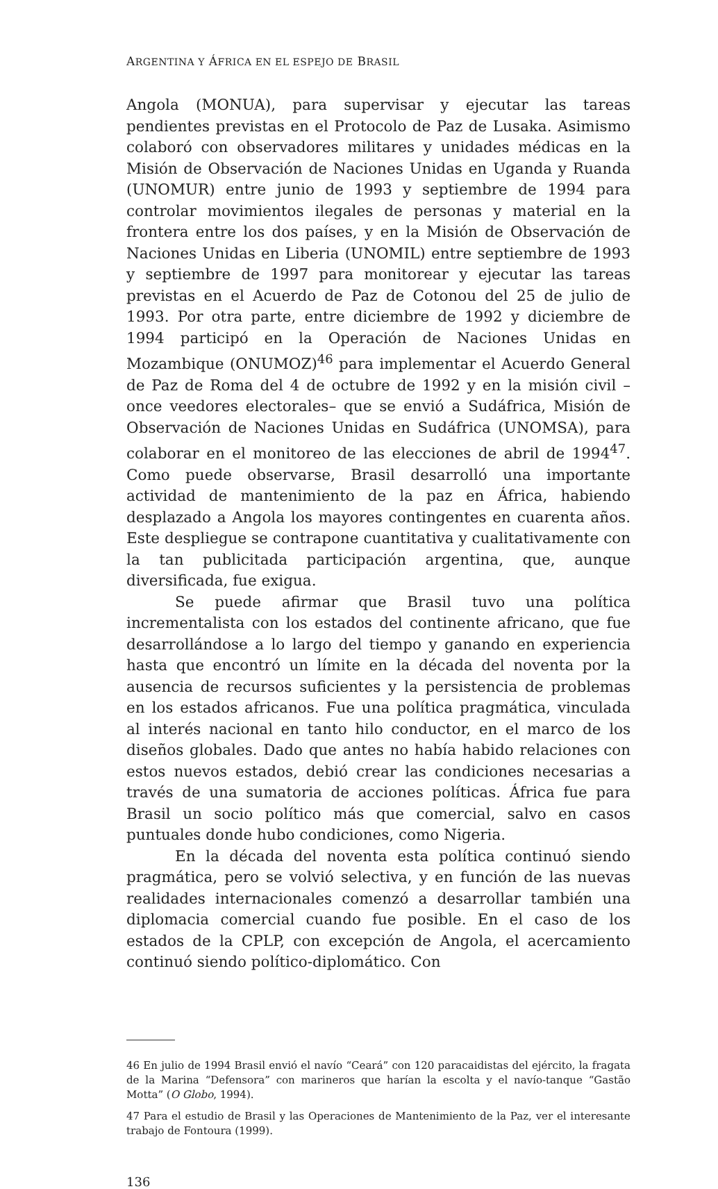ARGENTINA Y ÁFRICA EN EL ESPEJO DE BRASIL
Angola (MONUA), para supervisar y ejecutar las tareas pendientes previstas en el Protocolo de Paz de Lusaka. Asimismo colaboró con observadores militares y unidades médicas en la Misión de Observación de Naciones Unidas en Uganda y Ruanda (UNOMUR) entre junio de 1993 y septiembre de 1994 para controlar movimientos ilegales de personas y material en la frontera entre los dos países, y en la Misión de Observación de Naciones Unidas en Liberia (UNOMIL) entre septiembre de 1993 y septiembre de 1997 para monitorear y ejecutar las tareas previstas en el Acuerdo de Paz de Cotonou del 25 de julio de 1993. Por otra parte, entre diciembre de 1992 y diciembre de 1994 participó en la Operación de Naciones Unidas en Mozambique (ONUMOZ)<sup>46</sup> para implementar el Acuerdo General de Paz de Roma del 4 de octubre de 1992 y en la misión civil –once veedores electorales– que se envió a Sudáfrica, Misión de Observación de Naciones Unidas en Sudáfrica (UNOMSA), para colaborar en el monitoreo de las elecciones de abril de 1994<sup>47</sup>. Como puede observarse, Brasil desarrolló una importante actividad de mantenimiento de la paz en África, habiendo desplazado a Angola los mayores contingentes en cuarenta años. Este despliegue se contrapone cuantitativa y cualitativamente con la tan publicitada participación argentina, que, aunque diversificada, fue exigua.
Se puede afirmar que Brasil tuvo una política incrementalista con los estados del continente africano, que fue desarrollándose a lo largo del tiempo y ganando en experiencia hasta que encontró un límite en la década del noventa por la ausencia de recursos suficientes y la persistencia de problemas en los estados africanos. Fue una política pragmática, vinculada al interés nacional en tanto hilo conductor, en el marco de los diseños globales. Dado que antes no había habido relaciones con estos nuevos estados, debió crear las condiciones necesarias a través de una sumatoria de acciones políticas. África fue para Brasil un socio político más que comercial, salvo en casos puntuales donde hubo condiciones, como Nigeria.
En la década del noventa esta política continuó siendo pragmática, pero se volvió selectiva, y en función de las nuevas realidades internacionales comenzó a desarrollar también una diplomacia comercial cuando fue posible. En el caso de los estados de la CPLP, con excepción de Angola, el acercamiento continuó siendo político-diplomático. Con
46 En julio de 1994 Brasil envió el navío “Ceará” con 120 paracaidistas del ejército, la fragata de la Marina “Defensora” con marineros que harían la escolta y el navío-tanque “Gastão Motta” (O Globo, 1994).
47 Para el estudio de Brasil y las Operaciones de Mantenimiento de la Paz, ver el interesante trabajo de Fontoura (1999).
136